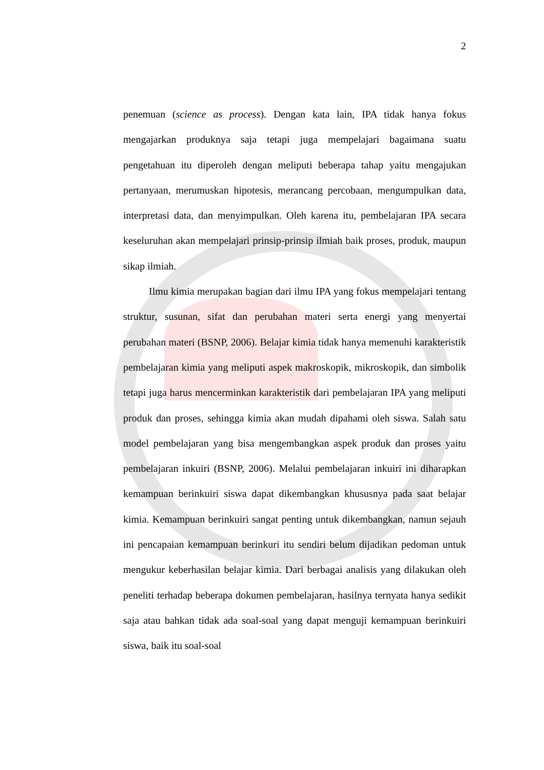2
penemuan (science as process). Dengan kata lain, IPA tidak hanya fokus mengajarkan produknya saja tetapi juga mempelajari bagaimana suatu pengetahuan itu diperoleh dengan meliputi beberapa tahap yaitu mengajukan pertanyaan, merumuskan hipotesis, merancang percobaan, mengumpulkan data, interpretasi data, dan menyimpulkan. Oleh karena itu, pembelajaran IPA secara keseluruhan akan mempelajari prinsip-prinsip ilmiah baik proses, produk, maupun sikap ilmiah.
Ilmu kimia merupakan bagian dari ilmu IPA yang fokus mempelajari tentang struktur, susunan, sifat dan perubahan materi serta energi yang menyertai perubahan materi (BSNP, 2006). Belajar kimia tidak hanya memenuhi karakteristik pembelajaran kimia yang meliputi aspek makroskopik, mikroskopik, dan simbolik tetapi juga harus mencerminkan karakteristik dari pembelajaran IPA yang meliputi produk dan proses, sehingga kimia akan mudah dipahami oleh siswa. Salah satu model pembelajaran yang bisa mengembangkan aspek produk dan proses yaitu pembelajaran inkuiri (BSNP, 2006). Melalui pembelajaran inkuiri ini diharapkan kemampuan berinkuiri siswa dapat dikembangkan khususnya pada saat belajar kimia. Kemampuan berinkuiri sangat penting untuk dikembangkan, namun sejauh ini pencapaian kemampuan berinkuri itu sendiri belum dijadikan pedoman untuk mengukur keberhasilan belajar kimia. Dari berbagai analisis yang dilakukan oleh peneliti terhadap beberapa dokumen pembelajaran, hasilnya ternyata hanya sedikit saja atau bahkan tidak ada soal-soal yang dapat menguji kemampuan berinkuiri siswa, baik itu soal-soal